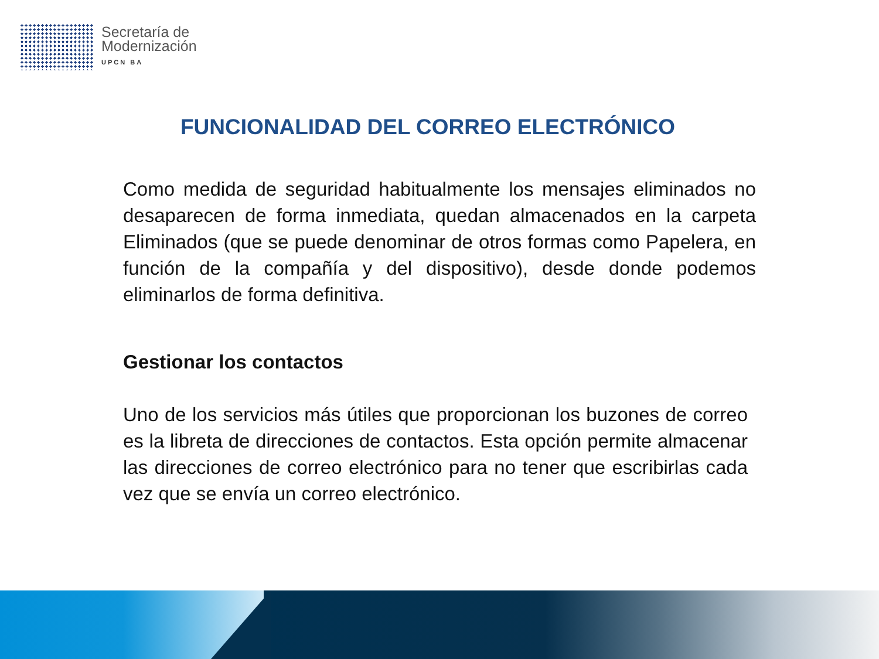Secretaría de
Modernización
UPCN BA
FUNCIONALIDAD DEL CORREO ELECTRÓNICO
Como medida de seguridad habitualmente los mensajes eliminados no desaparecen de forma inmediata, quedan almacenados en la carpeta Eliminados (que se puede denominar de otros formas como Papelera, en función de la compañía y del dispositivo), desde donde podemos eliminarlos de forma definitiva.
Gestionar los contactos
Uno de los servicios más útiles que proporcionan los buzones de correo es la libreta de direcciones de contactos. Esta opción permite almacenar las direcciones de correo electrónico para no tener que escribirlas cada vez que se envía un correo electrónico.